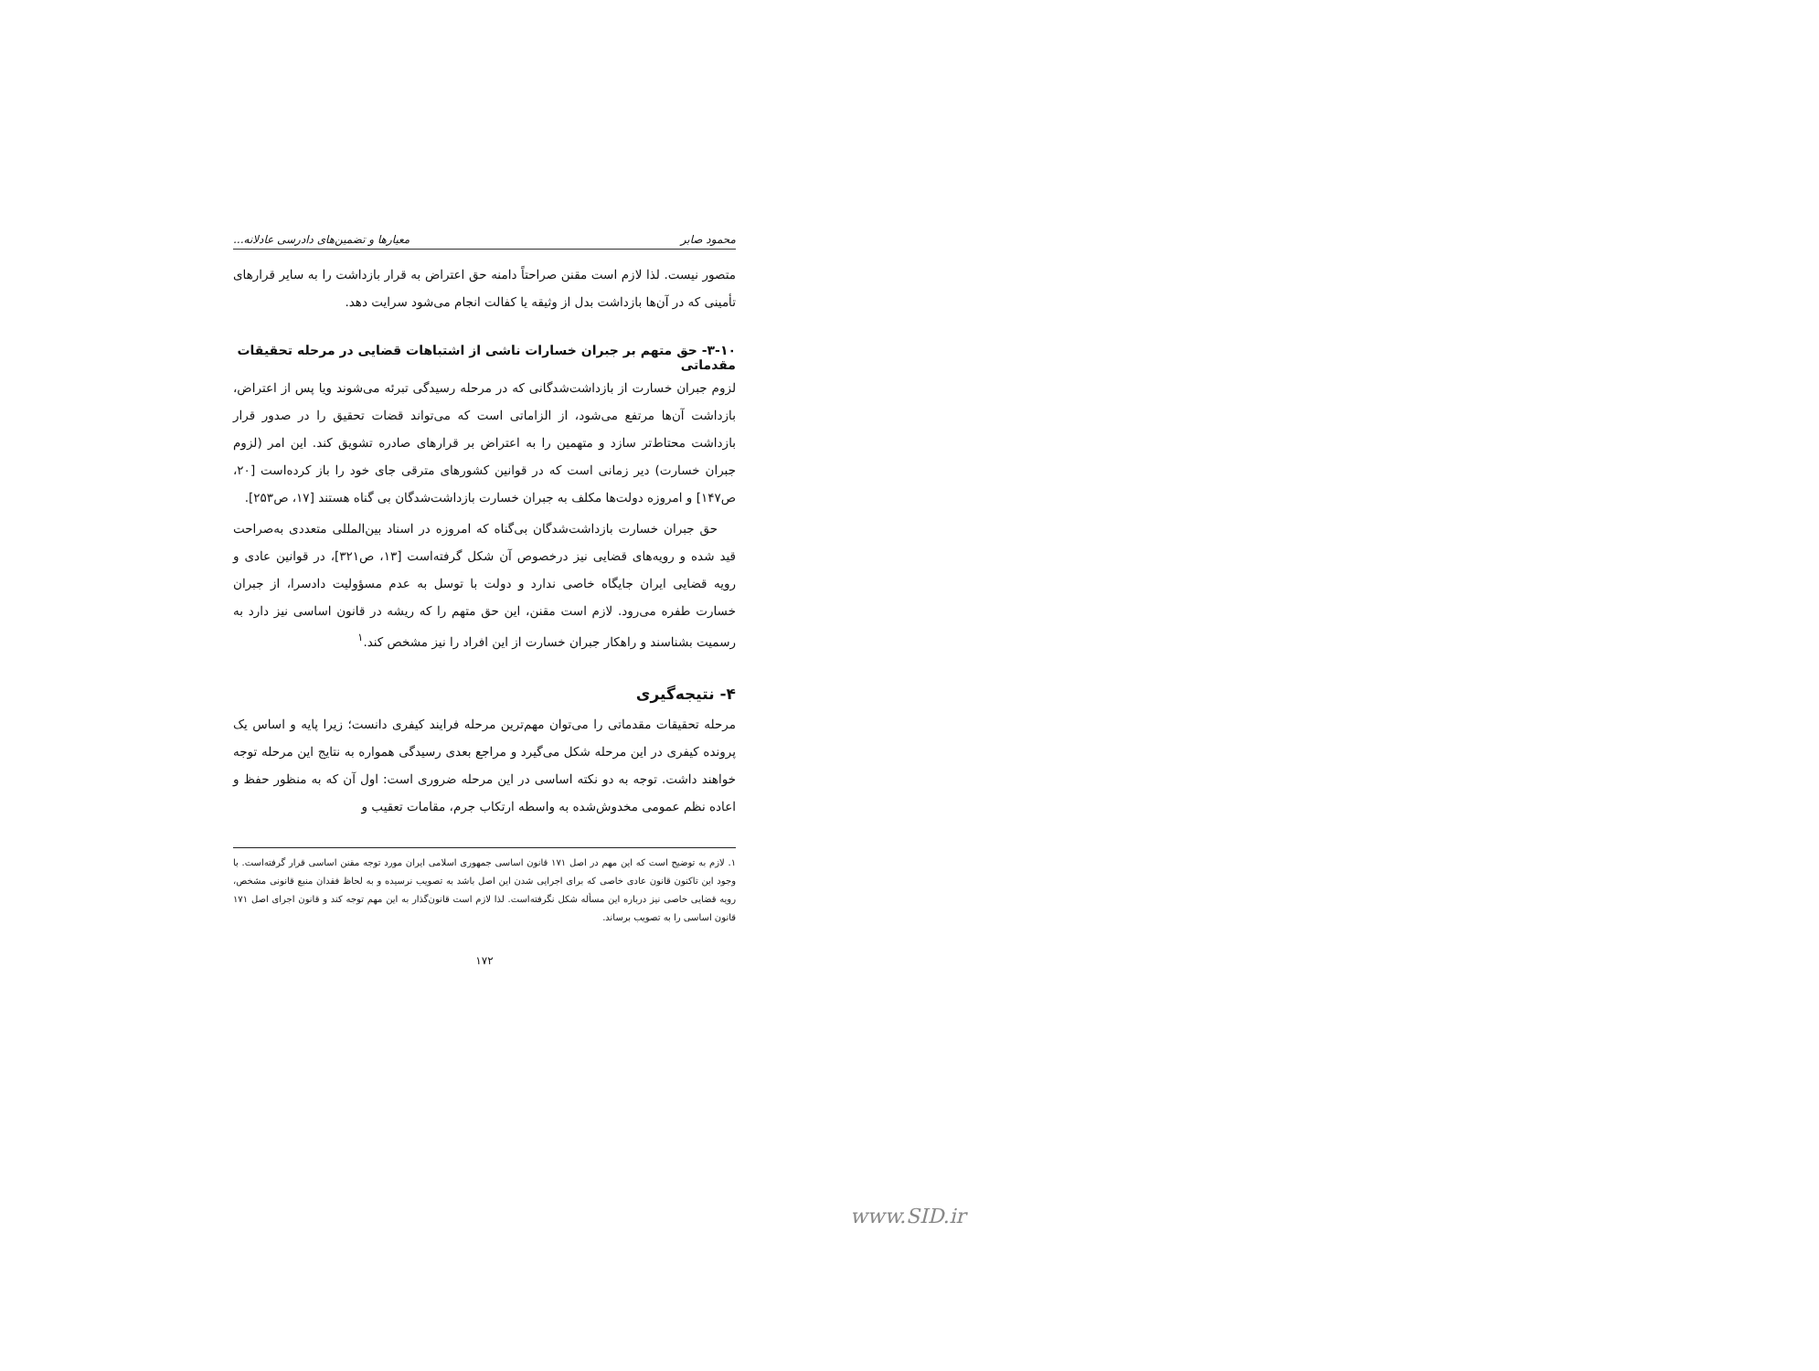محمود صابر معیارها و تضمین‌های دادرسی عادلانه...
متصور نیست. لذا لازم است مقنن صراحتاً دامنه حق اعتراض به قرار بازداشت را به سایر قرارهای تأمینی که در آن‌ها بازداشت بدل از وثیقه یا کفالت انجام می‌شود سرایت دهد.
۳-۱۰- حق متهم بر جبران خسارات ناشی از اشتباهات قضایی در مرحله تحقیقات مقدماتی
لزوم جبران خسارت از بازداشت‌شدگانی که در مرحله رسیدگی تبرئه می‌شوند ویا پس از اعتراض، بازداشت آن‌ها مرتفع می‌شود، از الزاماتی است که می‌تواند قضات تحقیق را در صدور قرار بازداشت محتاط‌تر سازد و متهمین را به اعتراض بر قرارهای صادره تشویق کند. این امر (لزوم جبران خسارت) دیر زمانی است که در قوانین کشورهای مترقی جای خود را باز کرده‌است [۲۰، ص۱۴۷] و امروزه دولت‌ها مکلف به جبران خسارت بازداشت‌شدگان بی گناه هستند [۱۷، ص۲۵۳].
حق جبران خسارت بازداشت‌شدگان بی‌گناه که امروزه در اسناد بین‌المللی متعددی به‌صراحت قید شده و رویه‌های قضایی نیز درخصوص آن شکل گرفته‌است [۱۳، ص۳۲۱]، در قوانین عادی و رویه قضایی ایران جایگاه خاصی ندارد و دولت با توسل به عدم مسؤولیت دادسرا، از جبران خسارت طفره می‌رود. لازم است مقنن، این حق متهم را که ریشه در قانون اساسی نیز دارد به رسمیت بشناسند و راهکار جبران خسارت از این افراد را نیز مشخص کند.<sup>۱</sup>
۴- نتیجه‌گیری
مرحله تحقیقات مقدماتی را می‌توان مهم‌ترین مرحله فرایند کیفری دانست؛ زیرا پایه و اساس یک پرونده کیفری در این مرحله شکل می‌گیرد و مراجع بعدی رسیدگی همواره به نتایج این مرحله توجه خواهند داشت. توجه به دو نکته اساسی در این مرحله ضروری است: اول آن که به منظور حفظ و اعاده نظم عمومی مخدوش‌شده به واسطه ارتکاب جرم، مقامات تعقیب و
۱. لازم به توضیح است که این مهم در اصل ۱۷۱ قانون اساسی جمهوری اسلامی ایران مورد توجه مقنن اساسی قرار گرفته‌است. با وجود این تاکنون قانون عادی خاصی که برای اجرایی شدن این اصل باشد به تصویب نرسیده و به لحاظ فقدان منبع قانونی مشخص، رویه قضایی خاصی نیز درباره این مسأله شکل نگرفته‌است. لذا لازم است قانون‌گذار به این مهم توجه کند و قانون اجرای اصل ۱۷۱ قانون اساسی را به تصویب برساند.
۱۷۲
www.SID.ir